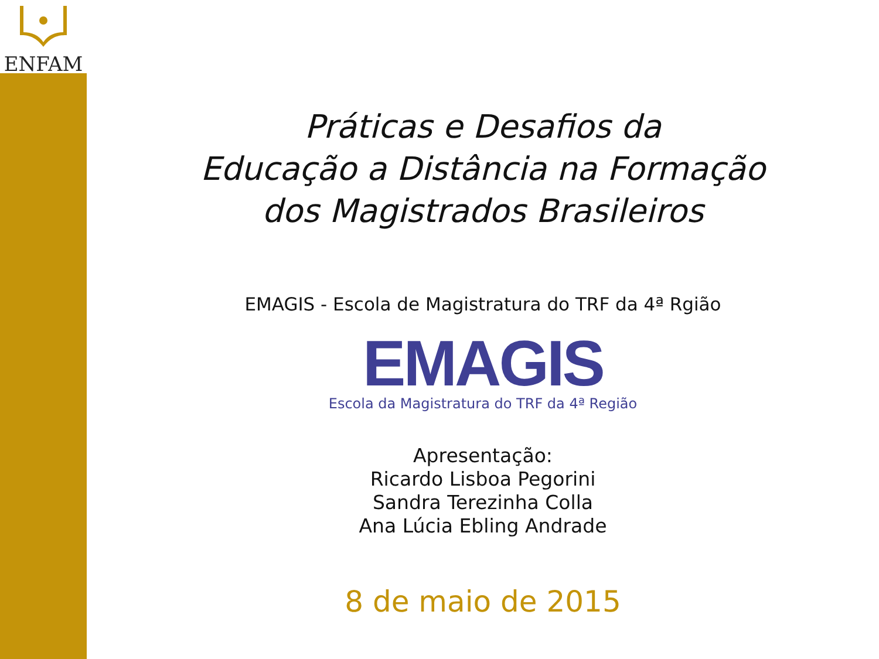ENFAM
Práticas e Desafios da
Educação a Distância na Formação
dos Magistrados Brasileiros
EMAGIS - Escola de Magistratura do TRF da 4ª Rgião
EMAGIS
Escola da Magistratura do TRF da 4ª Região
Apresentação:
Ricardo Lisboa Pegorini
Sandra Terezinha Colla
Ana Lúcia Ebling Andrade
8 de maio de 2015